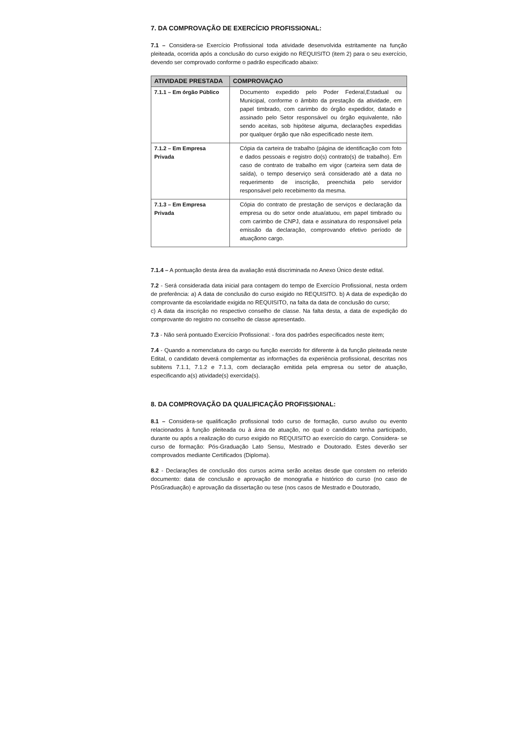7. DA COMPROVAÇÃO DE EXERCÍCIO PROFISSIONAL:
7.1 – Considera-se Exercício Profissional toda atividade desenvolvida estritamente na função pleiteada, ocorrida após a conclusão do curso exigido no REQUISITO (item 2) para o seu exercício, devendo ser comprovado conforme o padrão especificado abaixo:
| ATIVIDADE PRESTADA | COMPROVAÇAO |
| --- | --- |
| 7.1.1 – Em órgão Público | Documento expedido pelo Poder Federal,Estadual ou Municipal, conforme o âmbito da prestação da atividade, em papel timbrado, com carimbo do órgão expedidor, datado e assinado pelo Setor responsável ou órgão equivalente, não sendo aceitas, sob hipótese alguma, declarações expedidas por qualquer órgão que não especificado neste item. |
| 7.1.2 – Em Empresa Privada | Cópia da carteira de trabalho (página de identificação com foto e dados pessoais e registro do(s) contrato(s) de trabalho). Em caso de contrato de trabalho em vigor (carteira sem data de saída), o tempo deserviço será considerado até a data no requerimento de inscrição, preenchida pelo servidor responsável pelo recebimento da mesma. |
| 7.1.3 – Em Empresa Privada | Cópia do contrato de prestação de serviços e declaração da empresa ou do setor onde atua/atuou, em papel timbrado ou com carimbo de CNPJ, data e assinatura do responsável pela emissão da declaração, comprovando efetivo período de atuaçãono cargo. |
7.1.4 – A pontuação desta área da avaliação está discriminada no Anexo Único deste edital.
7.2 - Será considerada data inicial para contagem do tempo de Exercício Profissional, nesta ordem de preferência: a) A data de conclusão do curso exigido no REQUISITO. b) A data de expedição do comprovante da escolaridade exigida no REQUISITO, na falta da data de conclusão do curso;
c) A data da inscrição no respectivo conselho de classe. Na falta desta, a data de expedição do comprovante do registro no conselho de classe apresentado.
7.3 - Não será pontuado Exercício Profissional: - fora dos padrões especificados neste item;
7.4 - Quando a nomenclatura do cargo ou função exercido for diferente à da função pleiteada neste Edital, o candidato deverá complementar as informações da experiência profissional, descritas nos subitens 7.1.1, 7.1.2 e 7.1.3, com declaração emitida pela empresa ou setor de atuação, especificando a(s) atividade(s) exercida(s).
8. DA COMPROVAÇÃO DA QUALIFICAÇÃO PROFISSIONAL:
8.1 – Considera-se qualificação profissional todo curso de formação, curso avulso ou evento relacionados à função pleiteada ou à área de atuação, no qual o candidato tenha participado, durante ou após a realização do curso exigido no REQUISITO ao exercício do cargo. Considera- se curso de formação: Pós-Graduação Lato Sensu, Mestrado e Doutorado. Estes deverão ser comprovados mediante Certificados (Diploma).
8.2 - Declarações de conclusão dos cursos acima serão aceitas desde que constem no referido documento: data de conclusão e aprovação de monografia e histórico do curso (no caso de PósGraduação) e aprovação da dissertação ou tese (nos casos de Mestrado e Doutorado,